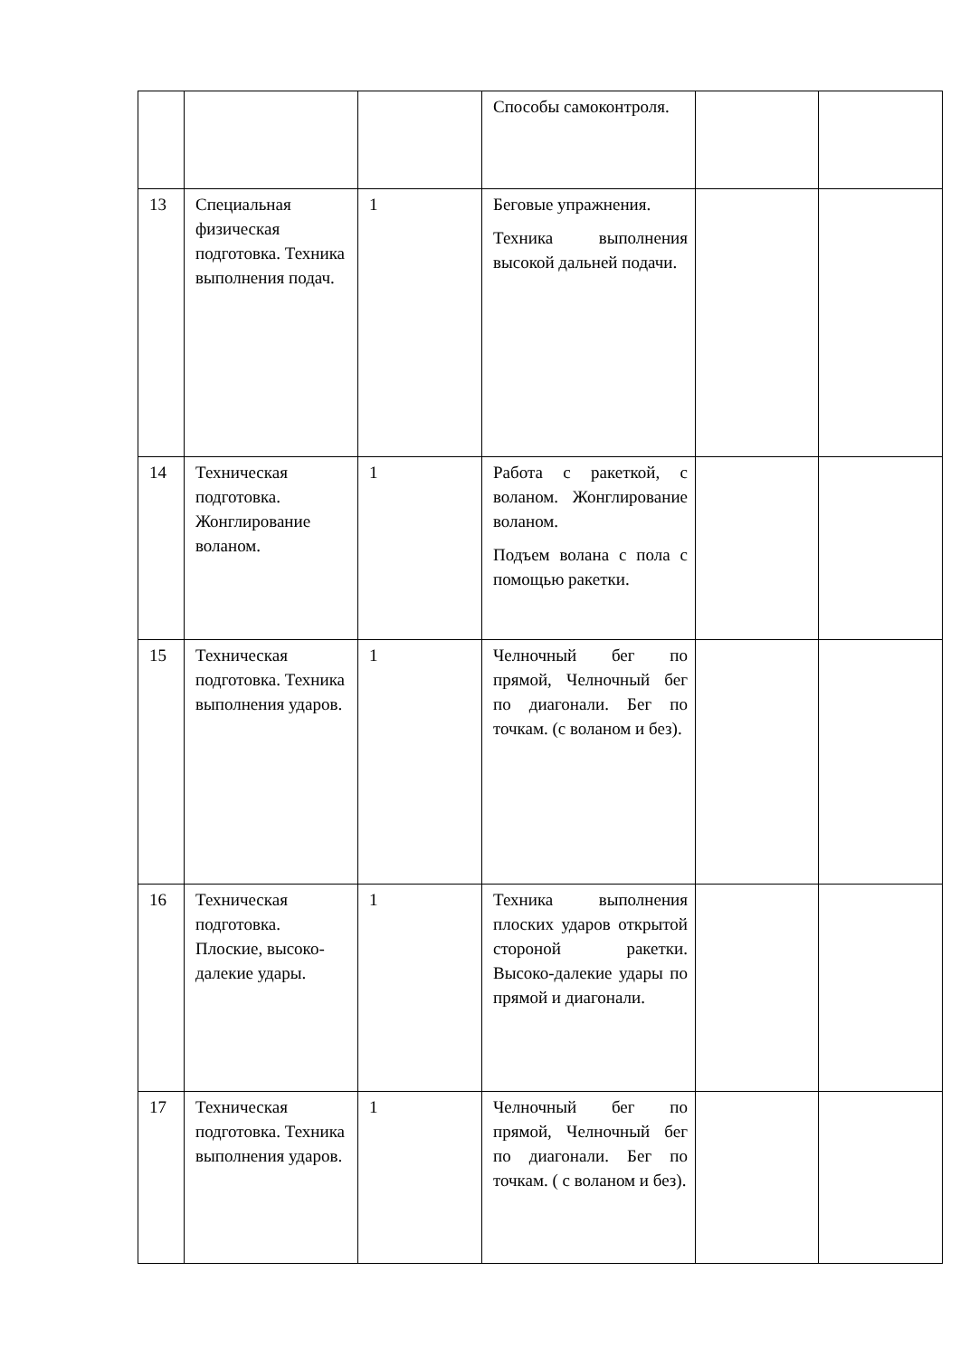| | | | Способы самоконтроля. | | |
| 13 | Специальная физическая подготовка. Техника выполнения подач. | 1 | Беговые упражнения. Техника выполнения высокой дальней подачи. | | |
| 14 | Техническая подготовка. Жонглирование воланом. | 1 | Работа с ракеткой, с воланом. Жонглирование воланом. Подъем волана с пола с помощью ракетки. | | |
| 15 | Техническая подготовка. Техника выполнения ударов. | 1 | Челночный бег по прямой, Челночный бег по диагонали. Бег по точкам. (с воланом и без). | | |
| 16 | Техническая подготовка. Плоские, высоко-далекие удары. | 1 | Техника выполнения плоских ударов открытой стороной ракетки. Высоко-далекие удары по прямой и диагонали. | | |
| 17 | Техническая подготовка. Техника выполнения ударов. | 1 | Челночный бег по прямой, Челночный бег по диагонали. Бег по точкам. ( с воланом и без). | | |